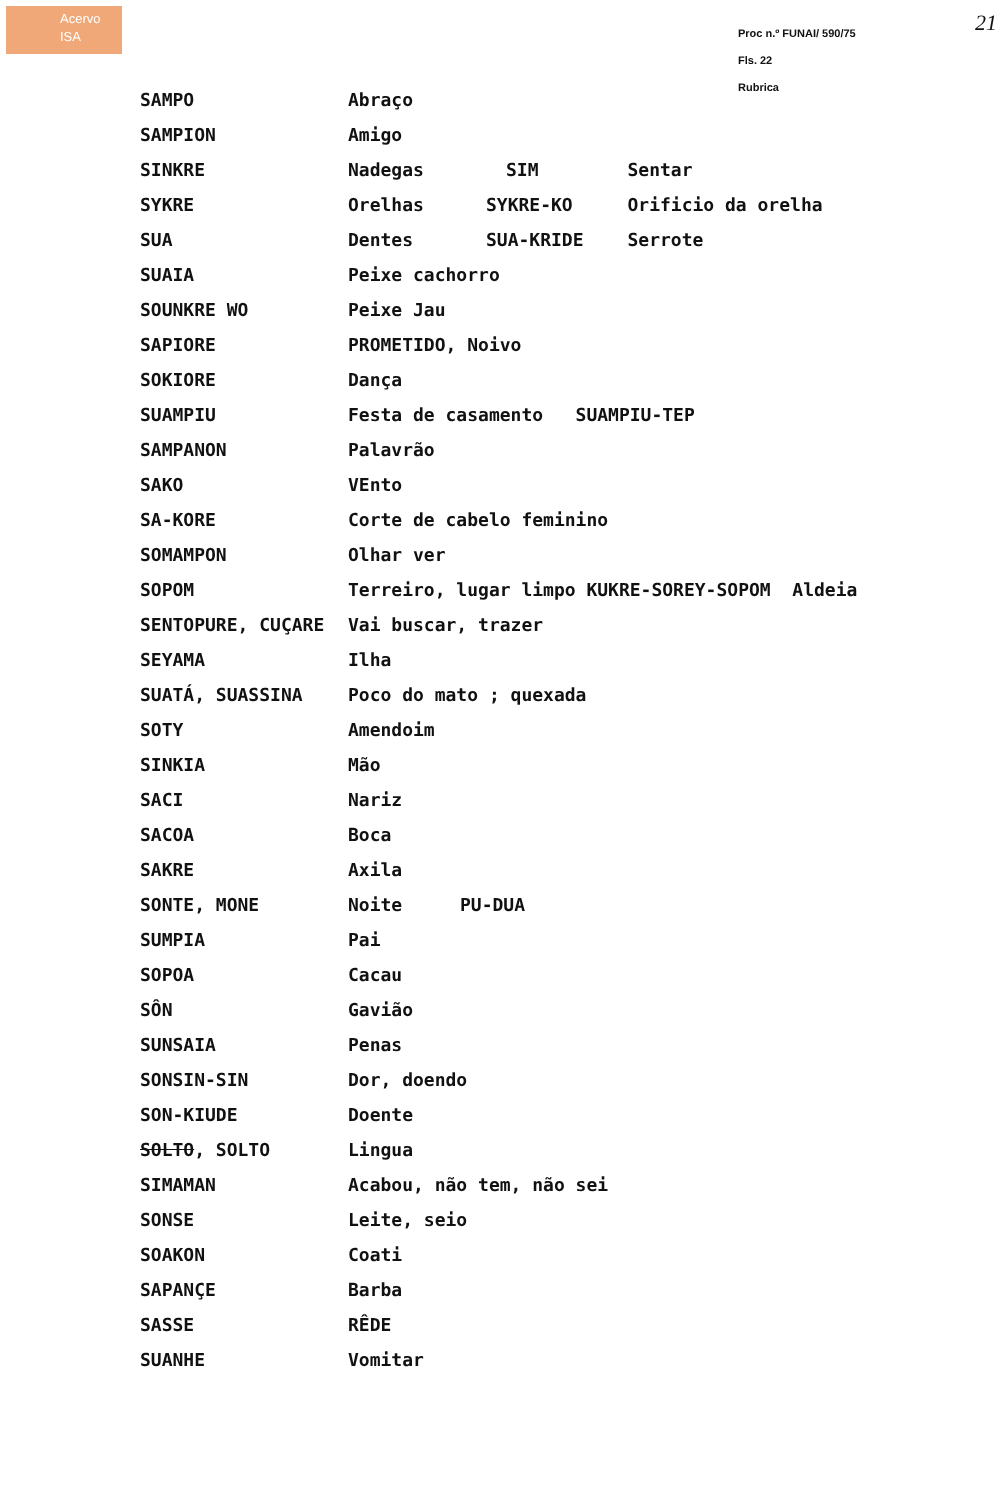Acervo
ISA
Proc n.º FUNAI/ 590/75
Fls. 22
Rubrica
21
| SAMPO | Abraço | | |
| SAMPION | Amigo | | |
| SINKRE | Nadegas | SIM | Sentar |
| SYKRE | Orelhas | SYKRE-KO | Orificio da orelha |
| SUA | Dentes | SUA-KRIDE | Serrote |
| SUAIA | Peixe cachorro | | |
| SOUNKRE WO | Peixe Jau | | |
| SAPIORE | PROMETIDO, Noivo | | |
| SOKIORE | Dança | | |
| SUAMPIU | Festa de casamento SUAMPIU-TEP | | |
| SAMPANON | Palavrão | | |
| SAKO | VEnto | | |
| SA-KORE | Corte de cabelo feminino | | |
| SOMAMPON | Olhar ver | | |
| SOPOM | Terreiro, lugar limpo KUKRE-SOREY-SOPOM Aldeia | | |
| SENTOPURE, CUÇARE | Vai buscar, trazer | | |
| SEYAMA | Ilha | | |
| SUATÁ, SUASSINA | Poco do mato ; quexada | | |
| SOTY | Amendoim | | |
| SINKIA | Mão | | |
| SACI | Nariz | | |
| SACOA | Boca | | |
| SAKRE | Axila | | |
| SONTE, MONE | Noite | PU-DUA | |
| SUMPIA | Pai | | |
| SOPOA | Cacau | | |
| SÔN | Gavião | | |
| SUNSAIA | Penas | | |
| SONSIN-SIN | Dor, doendo | | |
| SON-KIUDE | Doente | | |
| SOLTO , SOLTO | Lingua | | |
| SIMAMAN | Acabou, não tem, não sei | | |
| SONSE | Leite, seio | | |
| SOAKON | Coati | | |
| SAPANÇE | Barba | | |
| SASSE | RÊDE | | |
| SUANHE | Vomitar | | |